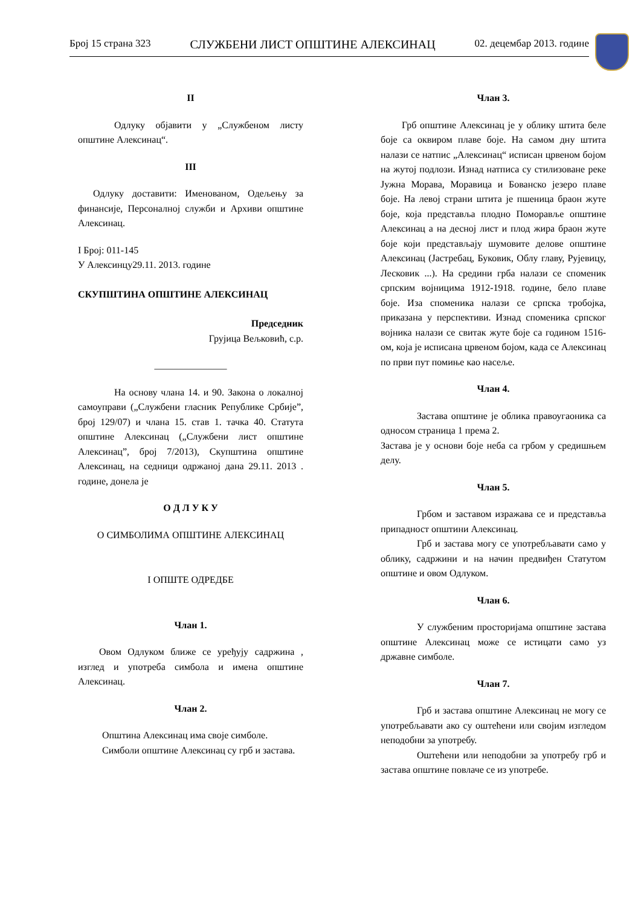Број 15 страна 323 СЛУЖБЕНИ ЛИСТ ОПШТИНЕ АЛЕКСИНАЦ 02. децембар 2013. године
II
Одлуку објавити у „Службеном листу општине Алексинац“.
III
Одлуку доставити: Именованом, Одељењу за финансије, Персоналној служби и Архиви општине Алексинац.
I Број: 011-145
У Алексинцу29.11. 2013. године
СКУПШТИНА ОПШТИНЕ АЛЕКСИНАЦ
Председник
Грујица Вељковић, с.р.
_______________
На основу члана 14. и 90. Закона о локалној самоуправи („Службени гласник Републике Србије”, број 129/07) и члана 15. став 1. тачка 40. Статута општине Алексинац („Службени лист општине Алексинац”, број 7/2013), Скупштина општине Алексинац, на седници одржаној дана 29.11. 2013 . године, донела је
О Д Л У К У
О СИМБОЛИМА ОПШТИНЕ АЛЕКСИНАЦ
I ОПШТЕ ОДРЕДБЕ
Члан 1.
Овом Одлуком ближе се уређују садржина , изглед и употреба симбола и имена општине Алексинац.
Члан 2.
Општина Алексинац има своје симболе.
Симболи општине Алексинац су грб и застава.
Члан 3.
Грб општине Алексинац је у облику штита беле боје са оквиром плаве боје. На самом дну штита налази се натпис „Алексинац“ исписан црвеном бојом на жутој подлози. Изнад натписа су стилизоване реке Јужна Морава, Моравица и Бованско језеро плаве боје. На левој страни штита је пшеница браон жуте боје, која представља плодно Поморавље општине Алексинац а на десној лист и плод жира браон жуте боје који представљају шумовите делове општине Алексинац (Јастребац, Буковик, Облу главу, Рујевицу, Лесковик ...). На средини грба налази се споменик српским војницима 1912-1918. године, бело плаве боје. Иза споменика налази се српска тробојка, приказана у перспективи. Изнад споменика српског војника налази се свитак жуте боје са годином 1516-ом, која је исписана црвеном бојом, када се Алексинац по први пут помиње као насеље.
Члан 4.
Застава општине је облика правоугаоника са односом страница 1 према 2.
Застава је у основи боје неба са грбом у средишњем делу.
Члан 5.
Грбом и заставом изражава се и представља припадност општини Алексинац.
Грб и застава могу се употребљавати само у облику, садржини и на начин предвиђен Статутом општине и овом Одлуком.
Члан 6.
У службеним просторијама општине застава општине Алексинац може се истицати само уз државне симболе.
Члан 7.
Грб и застава општине Алексинац не могу се употребљавати ако су оштећени или својим изгледом неподобни за употребу.
Оштећени или неподобни за употребу грб и застава општине повлаче се из употребе.